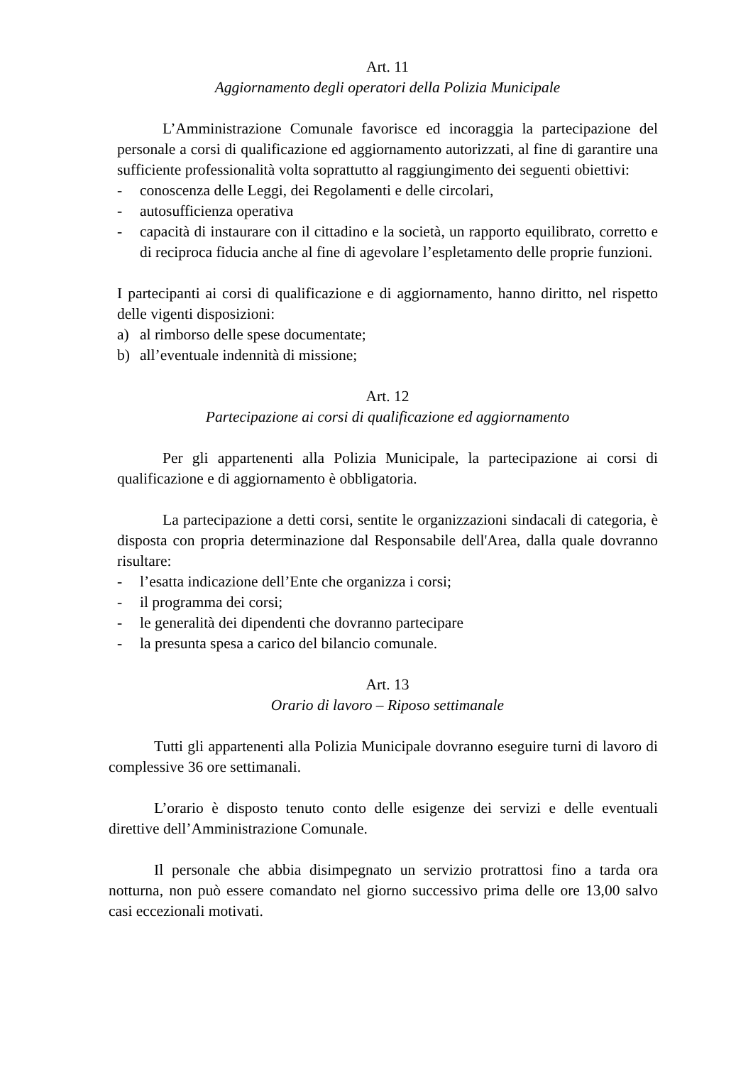Art. 11
Aggiornamento degli operatori della Polizia Municipale
L’Amministrazione Comunale favorisce ed incoraggia la partecipazione del personale a corsi di qualificazione ed aggiornamento autorizzati, al fine di garantire una sufficiente professionalità volta soprattutto al raggiungimento dei seguenti obiettivi:
- conoscenza delle Leggi, dei Regolamenti e delle circolari,
- autosufficienza operativa
- capacità di instaurare con il cittadino e la società, un rapporto equilibrato, corretto e di reciproca fiducia anche al fine di agevolare l’espletamento delle proprie funzioni.
I partecipanti ai corsi di qualificazione e di aggiornamento, hanno diritto, nel rispetto delle vigenti disposizioni:
a) al rimborso delle spese documentate;
b) all’eventuale indennità di missione;
Art. 12
Partecipazione ai corsi di qualificazione ed aggiornamento
Per gli appartenenti alla Polizia Municipale, la partecipazione ai corsi di qualificazione e di aggiornamento è obbligatoria.
La partecipazione a detti corsi, sentite le organizzazioni sindacali di categoria, è disposta con propria determinazione dal Responsabile dell'Area, dalla quale dovranno risultare:
- l’esatta indicazione dell’Ente che organizza i corsi;
- il programma dei corsi;
- le generalità dei dipendenti che dovranno partecipare
- la presunta spesa a carico del bilancio comunale.
Art. 13
Orario di lavoro – Riposo settimanale
Tutti gli appartenenti alla Polizia Municipale dovranno eseguire turni di lavoro di complessive 36 ore settimanali.
L’orario è disposto tenuto conto delle esigenze dei servizi e delle eventuali direttive dell’Amministrazione Comunale.
Il personale che abbia disimpegnato un servizio protrattosi fino a tarda ora notturna, non può essere comandato nel giorno successivo prima delle ore 13,00 salvo casi eccezionali motivati.